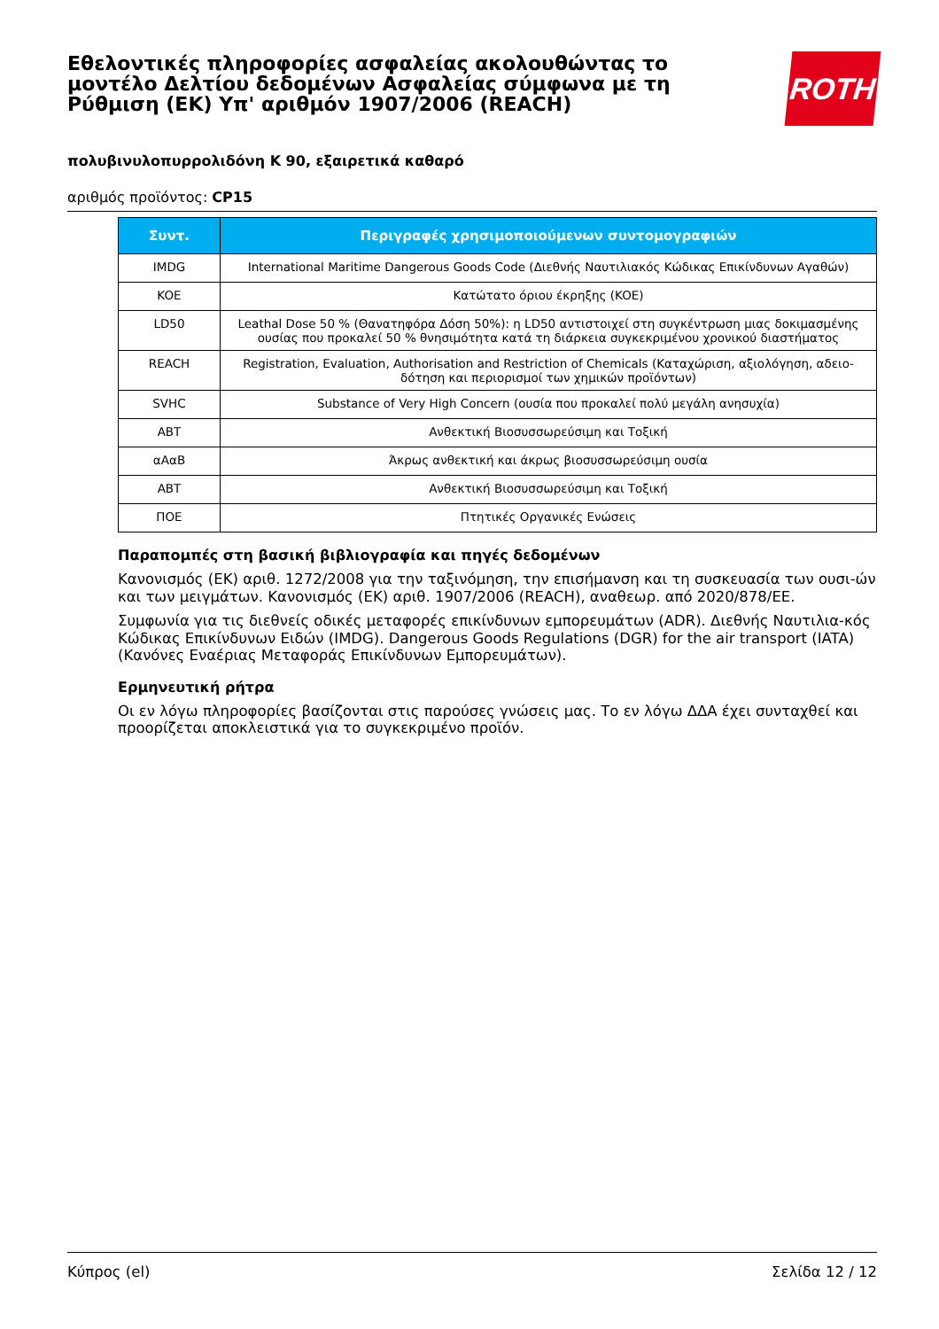Εθελοντικές πληροφορίες ασφαλείας ακολουθώντας το μοντέλο Δελτίου δεδομένων Ασφαλείας σύμφωνα με τη Ρύθμιση (ΕΚ) Υπ' αριθμόν 1907/2006 (REACH)
ROTH
πολυβινυλοπυρρολιδόνη K 90, εξαιρετικά καθαρό
αριθμός προϊόντος: CP15
| Συντ. | Περιγραφές χρησιμοποιούμενων συντομογραφιών |
| --- | --- |
| IMDG | International Maritime Dangerous Goods Code (Διεθνής Ναυτιλιακός Κώδικας Επικίνδυνων Αγαθών) |
| KOE | Κατώτατο όριου έκρηξης (KOE) |
| LD50 | Leathal Dose 50 % (Θανατηφόρα Δόση 50%): η LD50 αντιστοιχεί στη συγκέντρωση μιας δοκιμασμένης ουσίας που προκαλεί 50 % θνησιμότητα κατά τη διάρκεια συγκεκριμένου χρονικού διαστήματος |
| REACH | Registration, Evaluation, Authorisation and Restriction of Chemicals (Καταχώριση, αξιολόγηση, αδειο-δότηση και περιορισμοί των χημικών προϊόντων) |
| SVHC | Substance of Very High Concern (ουσία που προκαλεί πολύ μεγάλη ανησυχία) |
| ABT | Ανθεκτική Βιοσυσσωρεύσιμη και Τοξική |
| αΑαΒ | Άκρως ανθεκτική και άκρως βιοσυσσωρεύσιμη ουσία |
| ABT | Ανθεκτική Βιοσυσσωρεύσιμη και Τοξική |
| ΠΟΕ | Πτητικές Οργανικές Ενώσεις |
Παραπομπές στη βασική βιβλιογραφία και πηγές δεδομένων
Κανονισμός (ΕΚ) αριθ. 1272/2008 για την ταξινόμηση, την επισήμανση και τη συσκευασία των ουσι-ών και των μειγμάτων. Κανονισμός (ΕΚ) αριθ. 1907/2006 (REACH), αναθεωρ. από 2020/878/ΕΕ.
Συμφωνία για τις διεθνείς οδικές μεταφορές επικίνδυνων εμπορευμάτων (ADR). Διεθνής Ναυτιλια-κός Κώδικας Επικίνδυνων Ειδών (IMDG). Dangerous Goods Regulations (DGR) for the air transport (IATA) (Κανόνες Εναέριας Μεταφοράς Επικίνδυνων Εμπορευμάτων).
Ερμηνευτική ρήτρα
Οι εν λόγω πληροφορίες βασίζονται στις παρούσες γνώσεις μας. Το εν λόγω ΔΔΑ έχει συνταχθεί και προορίζεται αποκλειστικά για το συγκεκριμένο προϊόν.
Κύπρος (el) Σελίδα 12 / 12